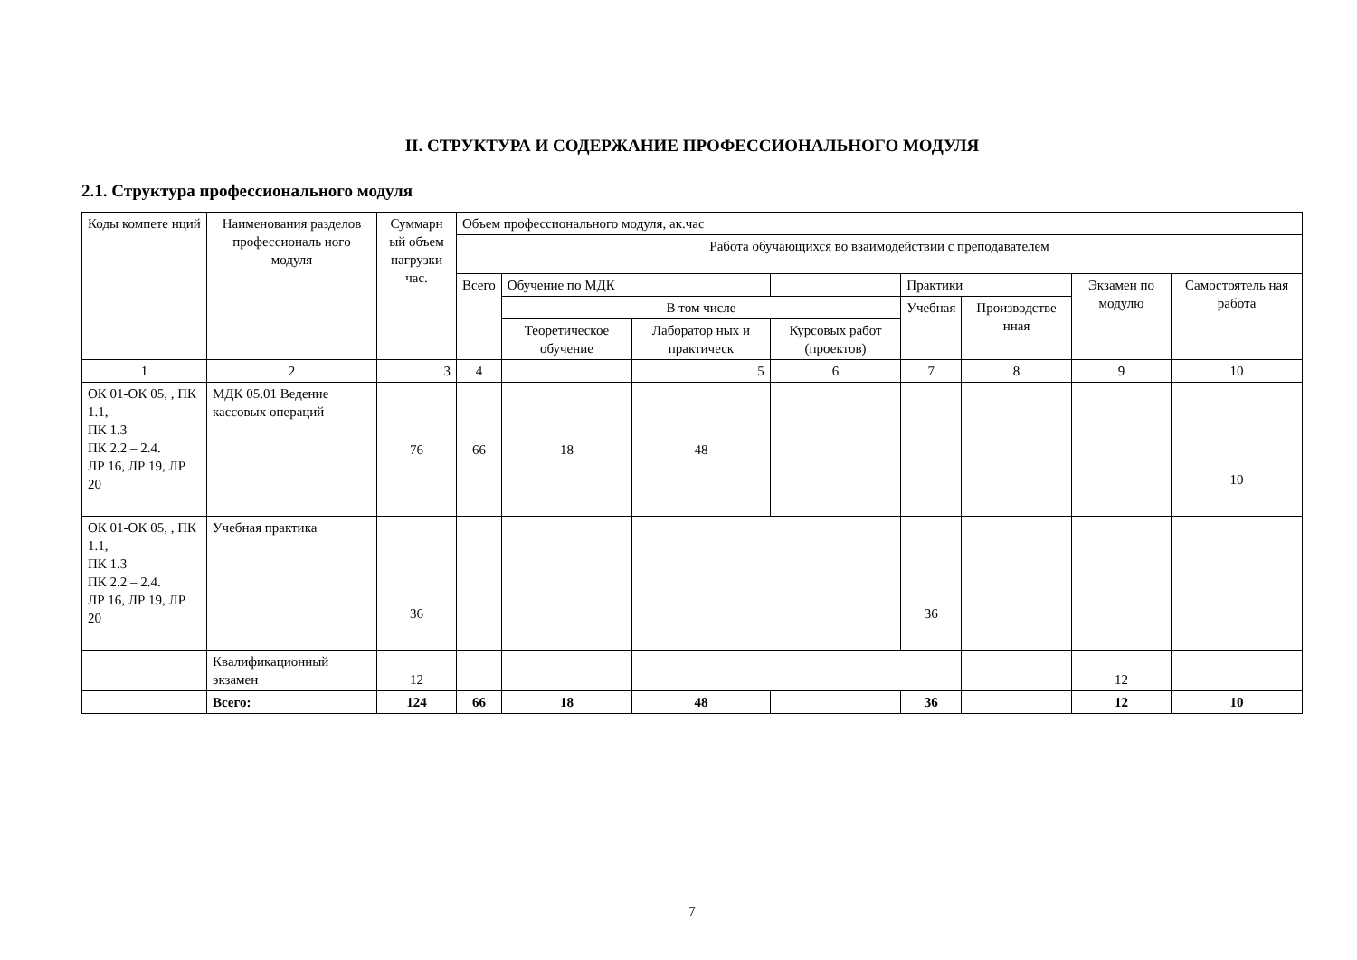II. СТРУКТУРА И СОДЕРЖАНИЕ ПРОФЕССИОНАЛЬНОГО МОДУЛЯ
2.1. Структура профессионального модуля
| Коды компете нций | Наименования разделов профессиональ ного модуля | Суммарн ый объем нагрузки час. | Объем профессионального модуля, ак.час | | | | | | | |
| --- | --- | --- | --- | --- | --- | --- | --- | --- | --- | --- |
| | | | Работа обучающихся во взаимодействии с преподавателем | | | | | | | |
| | | | Всего | Обучение по МДК | | | Практики | | Экзамен по модулю | Самостоятель ная работа |
| | | | | В том числе | | | Учебная | Производстве нная | | |
| | | | | Теоретическое обучение | Лаборатор ных и практическ | Курсовых работ (проектов) | | | | |
| 1 | 2 | 3 | 4 | | 5 | 6 | 7 | 8 | 9 | 10 |
| ОК 01-ОК 05, , ПК 1.1, ПК 1.3 ПК 2.2 – 2.4. ЛР 16, ЛР 19, ЛР 20 | МДК 05.01 Ведение кассовых операций | 76 | 66 | 18 | 48 | | | | | 10 |
| ОК 01-ОК 05, , ПК 1.1, ПК 1.3 ПК 2.2 – 2.4. ЛР 16, ЛР 19, ЛР 20 | Учебная практика | 36 | | | | | 36 | | | |
| | Квалификационный экзамен | 12 | | | | | | | 12 | |
| | Всего: | 124 | 66 | 18 | 48 | | 36 | | 12 | 10 |
7